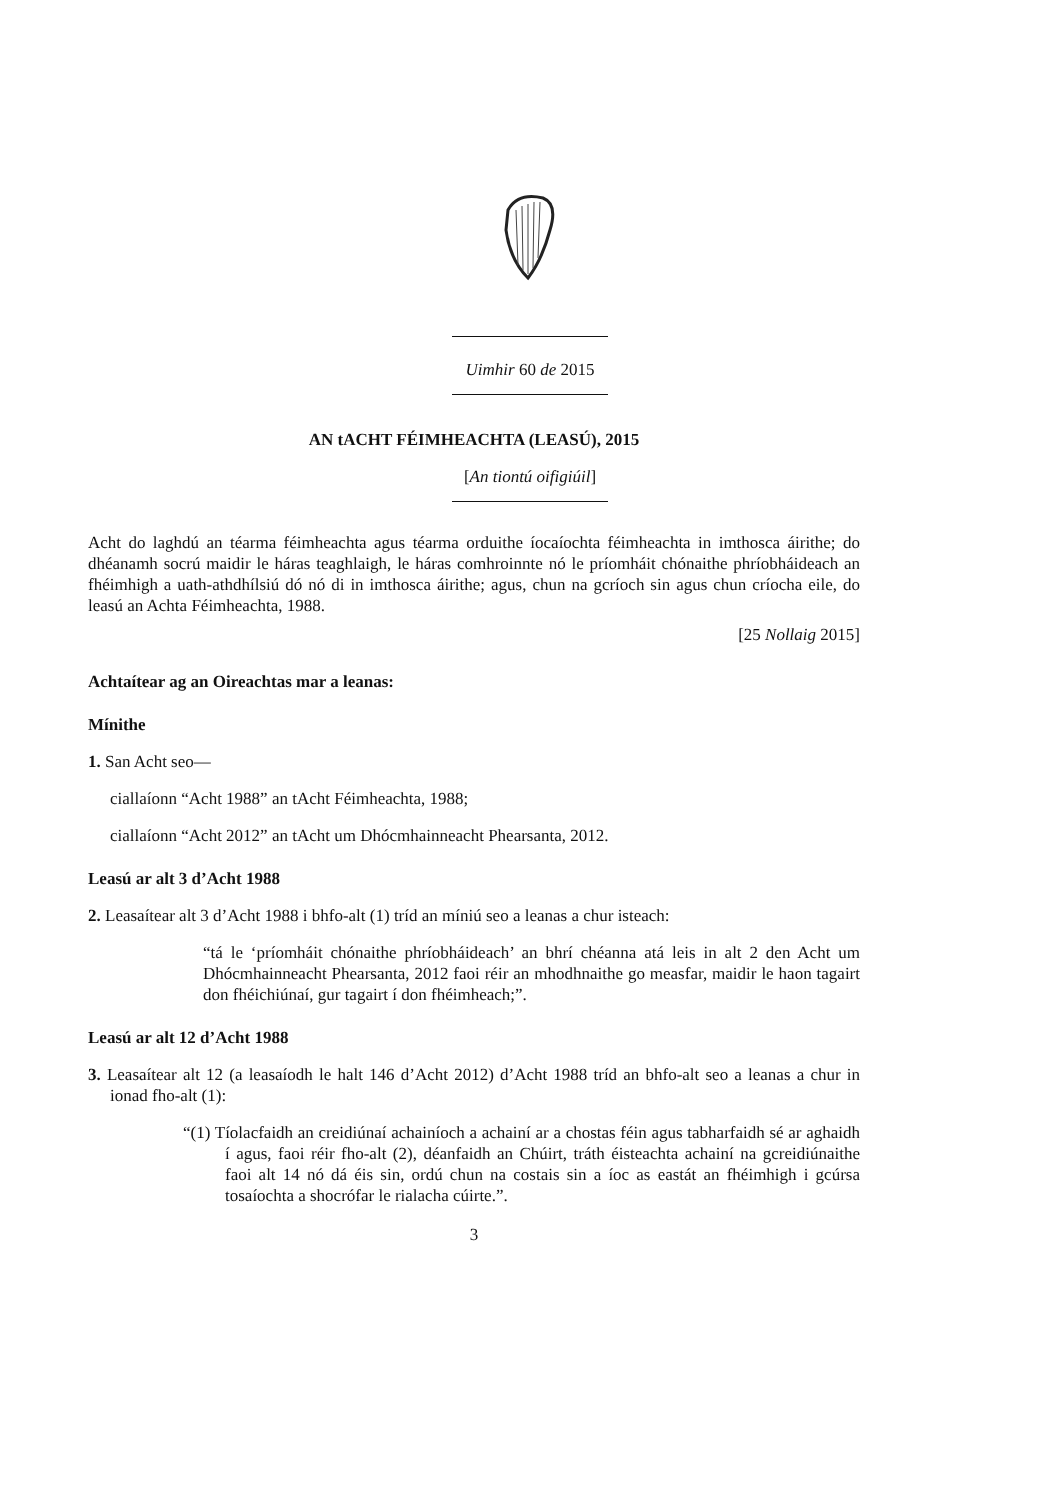Uimhir 60 de 2015
AN tACHT FÉIMHEACHTA (LEASÚ), 2015
[An tiontú oifigiúil]
Acht do laghdú an téarma féimheachta agus téarma orduithe íocaíochta féimheachta in imthosca áirithe; do dhéanamh socrú maidir le háras teaghlaigh, le háras comhroinnte nó le príomháit chónaithe phríobháideach an fhéimhigh a uath-athdhílsiú dó nó di in imthosca áirithe; agus, chun na gcríoch sin agus chun críocha eile, do leasú an Achta Féimheachta, 1988.
[25 Nollaig 2015]
Achtaítear ag an Oireachtas mar a leanas:
Mínithe
1. San Acht seo—
ciallaíonn “Acht 1988” an tAcht Féimheachta, 1988;
ciallaíonn “Acht 2012” an tAcht um Dhócmhainneacht Phearsanta, 2012.
Leasú ar alt 3 d’Acht 1988
2. Leasaítear alt 3 d’Acht 1988 i bhfo-alt (1) tríd an míniú seo a leanas a chur isteach:
“tá le ‘príomháit chónaithe phríobháideach’ an bhrí chéanna atá leis in alt 2 den Acht um Dhócmhainneacht Phearsanta, 2012 faoi réir an mhodhnaithe go measfar, maidir le haon tagairt don fhéichiúnaí, gur tagairt í don fhéimheach;”.
Leasú ar alt 12 d’Acht 1988
3. Leasaítear alt 12 (a leasaíodh le halt 146 d’Acht 2012) d’Acht 1988 tríd an bhfo-alt seo a leanas a chur in ionad fho-alt (1):
“(1) Tíolacfaidh an creidiúnaí achainíoch a achainí ar a chostas féin agus tabharfaidh sé ar aghaidh í agus, faoi réir fho-alt (2), déanfaidh an Chúirt, tráth éisteachta achainí na gcreidiúnaithe faoi alt 14 nó dá éis sin, ordú chun na costais sin a íoc as eastát an fhéimhigh i gcúrsa tosaíochta a shocrófar le rialacha cúirte.”.
3